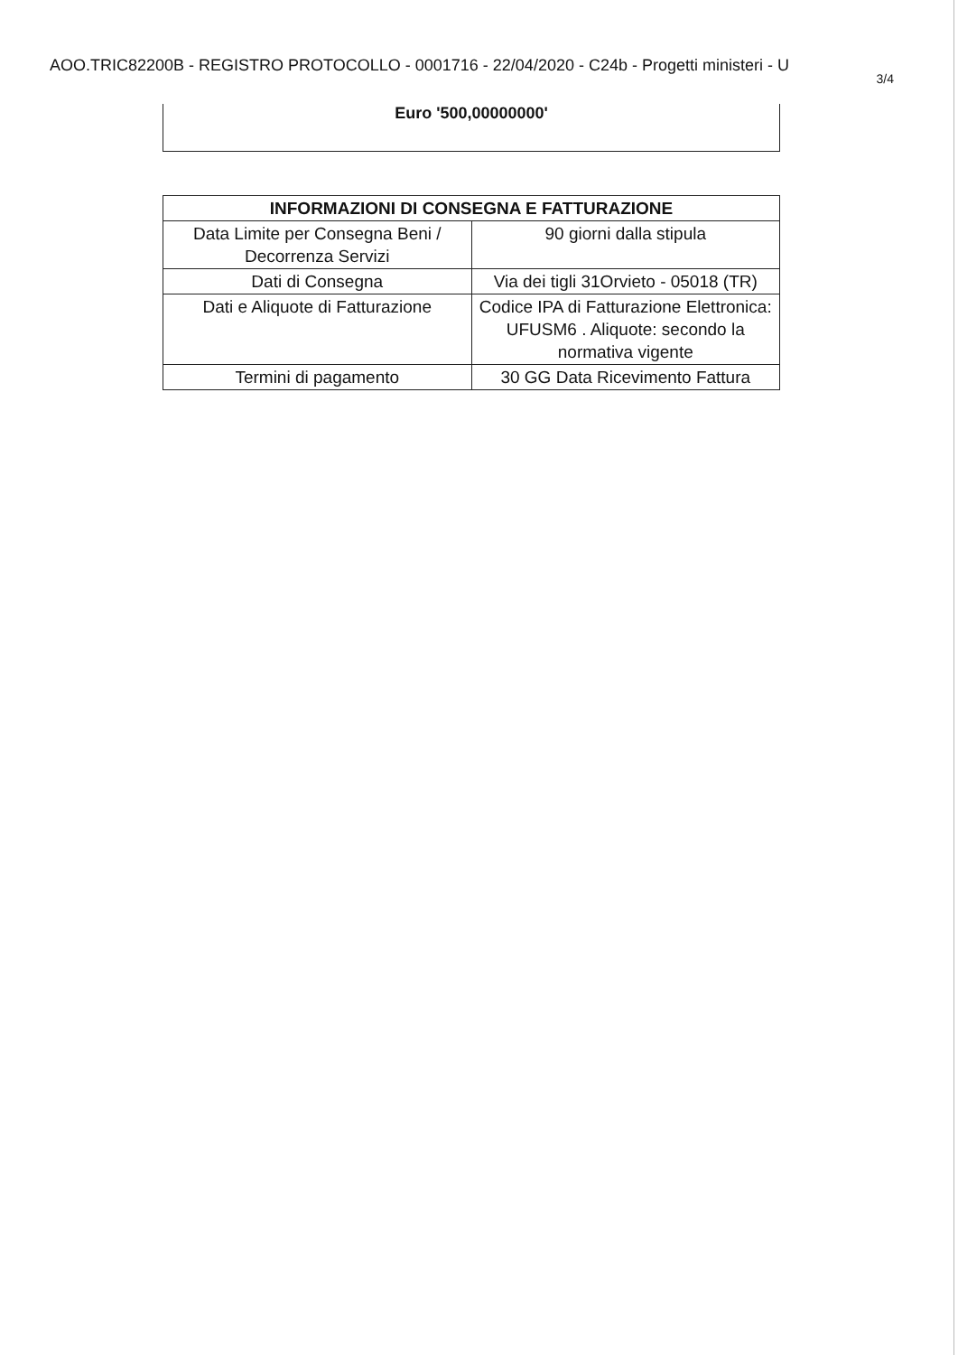AOO.TRIC82200B - REGISTRO PROTOCOLLO - 0001716 - 22/04/2020 - C24b - Progetti ministeri - U
3/4
Euro '500,00000000'
| INFORMAZIONI DI CONSEGNA E FATTURAZIONE | |
| --- | --- |
| Data Limite per Consegna Beni / Decorrenza Servizi | 90 giorni dalla stipula |
| Dati di Consegna | Via dei tigli 31Orvieto - 05018 (TR) |
| Dati e Aliquote di Fatturazione | Codice IPA di Fatturazione Elettronica: UFUSM6 . Aliquote: secondo la normativa vigente |
| Termini di pagamento | 30 GG Data Ricevimento Fattura |